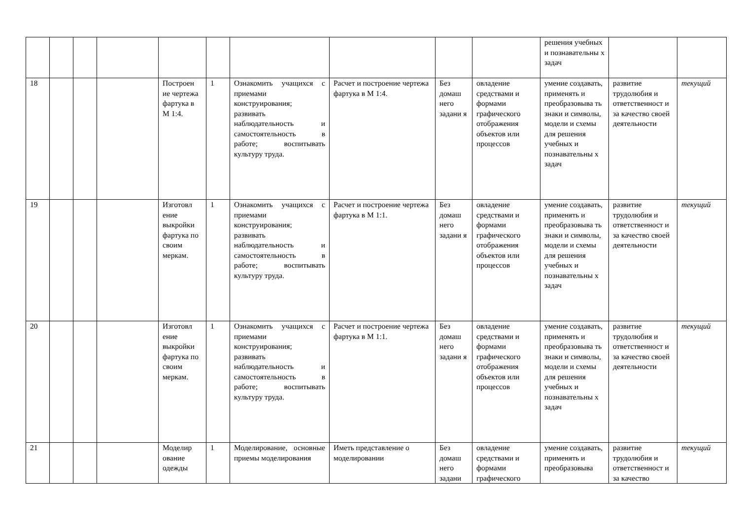| | | | | | | | | | | решения учебных и познавательны х задач | | |
| 18 | | | | Построен ие чертежа фартука в М 1:4. | 1 | Ознакомить учащихся с приемами конструирования; развивать наблюдательность и самостоятельность в работе; воспитывать культуру труда. | Расчет и построение чертежа фартука в М 1:4. | Без домаш него задани я | овладение средствами и формами графического отображения объектов или процессов | умение создавать, применять и преобразовыва ть знаки и символы, модели и схемы для решения учебных и познавательны х задач | развитие трудолюбия и ответственност и за качество своей деятельности | текущий |
| 19 | | | | Изготовл ение выкройки фартука по своим меркам. | 1 | Ознакомить учащихся с приемами конструирования; развивать наблюдательность и самостоятельность в работе; воспитывать культуру труда. | Расчет и построение чертежа фартука в М 1:1. | Без домаш него задани я | овладение средствами и формами графического отображения объектов или процессов | умение создавать, применять и преобразовыва ть знаки и символы, модели и схемы для решения учебных и познавательны х задач | развитие трудолюбия и ответственност и за качество своей деятельности | текущий |
| 20 | | | | Изготовл ение выкройки фартука по своим меркам. | 1 | Ознакомить учащихся с приемами конструирования; развивать наблюдательность и самостоятельность в работе; воспитывать культуру труда. | Расчет и построение чертежа фартука в М 1:1. | Без домаш него задани я | овладение средствами и формами графического отображения объектов или процессов | умение создавать, применять и преобразовыва ть знаки и символы, модели и схемы для решения учебных и познавательны х задач | развитие трудолюбия и ответственност и за качество своей деятельности | текущий |
| 21 | | | | Моделир ование одежды | 1 | Моделирование, основные приемы моделирования | Иметь представление о моделировании | Без домаш него задани | овладение средствами и формами графического | умение создавать, применять и преобразовыва | развитие трудолюбия и ответственност и за качество | текущий |